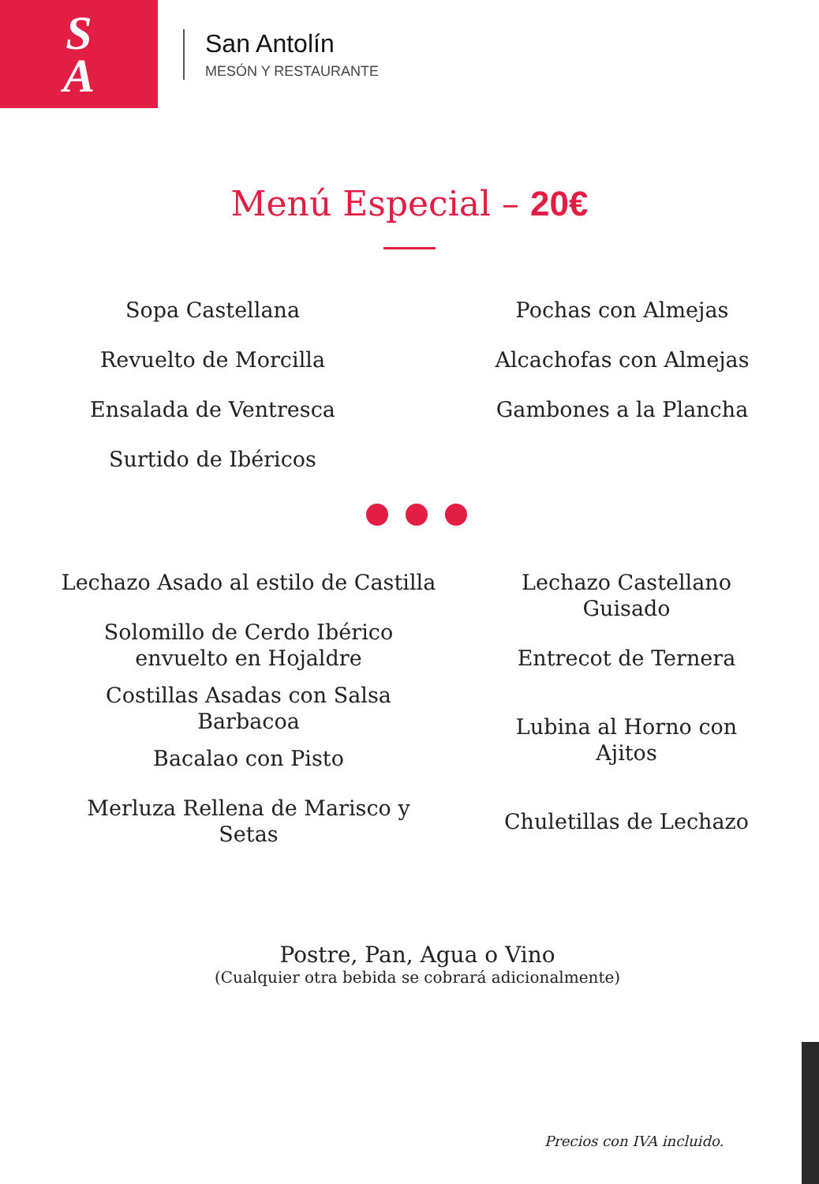S
A
San Antolín
MESÓN Y RESTAURANTE
Menú Especial – 20€
Sopa Castellana
Revuelto de Morcilla
Ensalada de Ventresca
Surtido de Ibéricos
Pochas con Almejas
Alcachofas con Almejas
Gambones a la Plancha
Lechazo Asado al estilo de Castilla
Solomillo de Cerdo Ibérico
envuelto en Hojaldre
Costillas Asadas con Salsa
Barbacoa
Bacalao con Pisto
Merluza Rellena de Marisco y
Setas
Lechazo Castellano Guisado
Entrecot de Ternera
Lubina al Horno con Ajitos
Chuletillas de Lechazo
Postre, Pan, Agua o Vino
(Cualquier otra bebida se cobrará adicionalmente)
Precios con IVA incluido.